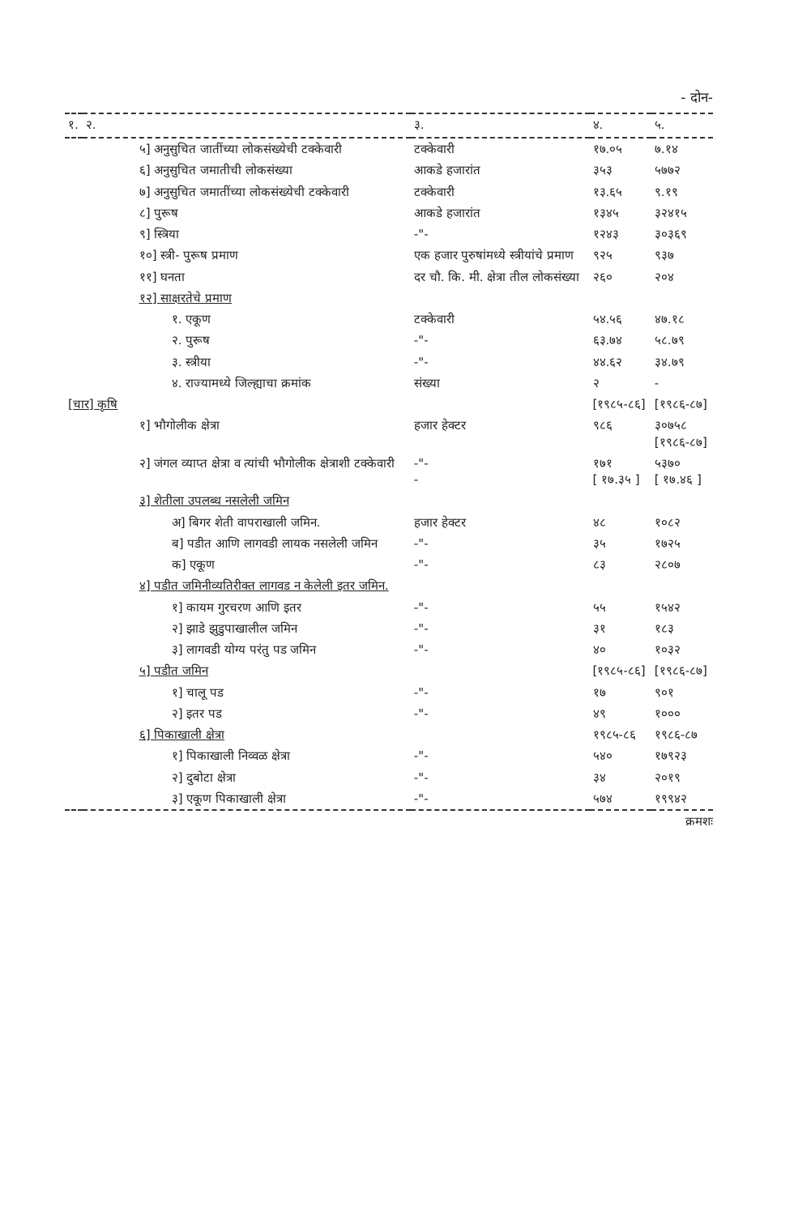- दोन-
| १. | २. | ३. | ४. | ५. |
| --- | --- | --- | --- | --- |
| | ५] अनुसुचित जातींच्या लोकसंख्येची टक्केवारी | टक्केवारी | १७.०५ | ७.१४ |
| | ६] अनुसुचित जमातीची लोकसंख्या | आकडे हजारांत | ३५३ | ५७७२ |
| | ७] अनुसुचित जमातींच्या लोकसंख्येची टक्केवारी | टक्केवारी | १३.६५ | ९.१९ |
| | ८] पुरूष | आकडे हजारांत | १३४५ | ३२४१५ |
| | ९] स्त्रिया | -"- | १२४३ | ३०३६९ |
| | १०] स्त्री- पुरूष प्रमाण | एक हजार पुरुषांमध्ये स्त्रीयांचे प्रमाण | ९२५ | ९३७ |
| | ११] घनता | दर चौ. कि. मी. क्षेत्रा तील लोकसंख्या | २६० | २०४ |
| | १२] साक्षरतेचे प्रमाण | | | |
| | १. एकूण | टक्केवारी | ५४.५६ | ४७.१८ |
| | २. पुरूष | -"- | ६३.७४ | ५८.७९ |
| | ३. स्त्रीया | -"- | ४४.६२ | ३४.७९ |
| | ४. राज्यामध्ये जिल्ह्याचा क्रमांक | संख्या | २ | - |
| [चार] कृषि | | | [१९८५-८६] | [१९८६-८७] |
| | १] भौगोलीक क्षेत्रा | हजार हेक्टर | ९८६ | ३०७५८ [१९८६-८७] |
| | २] जंगल व्याप्त क्षेत्रा व त्यांची भौगोलीक क्षेत्राशी टक्केवारी | -"- - | १७१ [ १७.३५ ] | ५३७० [ १७.४६ ] |
| | ३] शेतीला उपलब्ध नसलेली जमिन | | | |
| | अ] बिगर शेती वापराखाली जमिन. | हजार हेक्टर | ४८ | १०८२ |
| | ब] पडीत आणि लागवडी लायक नसलेली जमिन | -"- | ३५ | १७२५ |
| | क] एकूण | -"- | ८३ | २८०७ |
| | ४] पडीत जमिनीव्यतिरीक्त लागवड न केलेली इतर जमिन. | | | |
| | १] कायम गुरचरण आणि इतर | -"- | ५५ | १५४२ |
| | २] झाडे झुडुपाखालील जमिन | -"- | ३१ | १८३ |
| | ३] लागवडी योग्य परंतु पड जमिन | -"- | ४० | १०३२ |
| | ५] पडीत जमिन | | [१९८५-८६] | [१९८६-८७] |
| | १] चालू पड | -"- | १७ | ९०१ |
| | २] इतर पड | -"- | ४९ | १००० |
| | ६] पिकाखाली क्षेत्रा | | १९८५-८६ | १९८६-८७ |
| | १] पिकाखाली निव्वळ क्षेत्रा | -"- | ५४० | १७९२३ |
| | २] दुबोटा क्षेत्रा | -"- | ३४ | २०१९ |
| | ३] एकूण पिकाखाली क्षेत्रा | -"- | ५७४ | १९९४२ |
क्रमशः